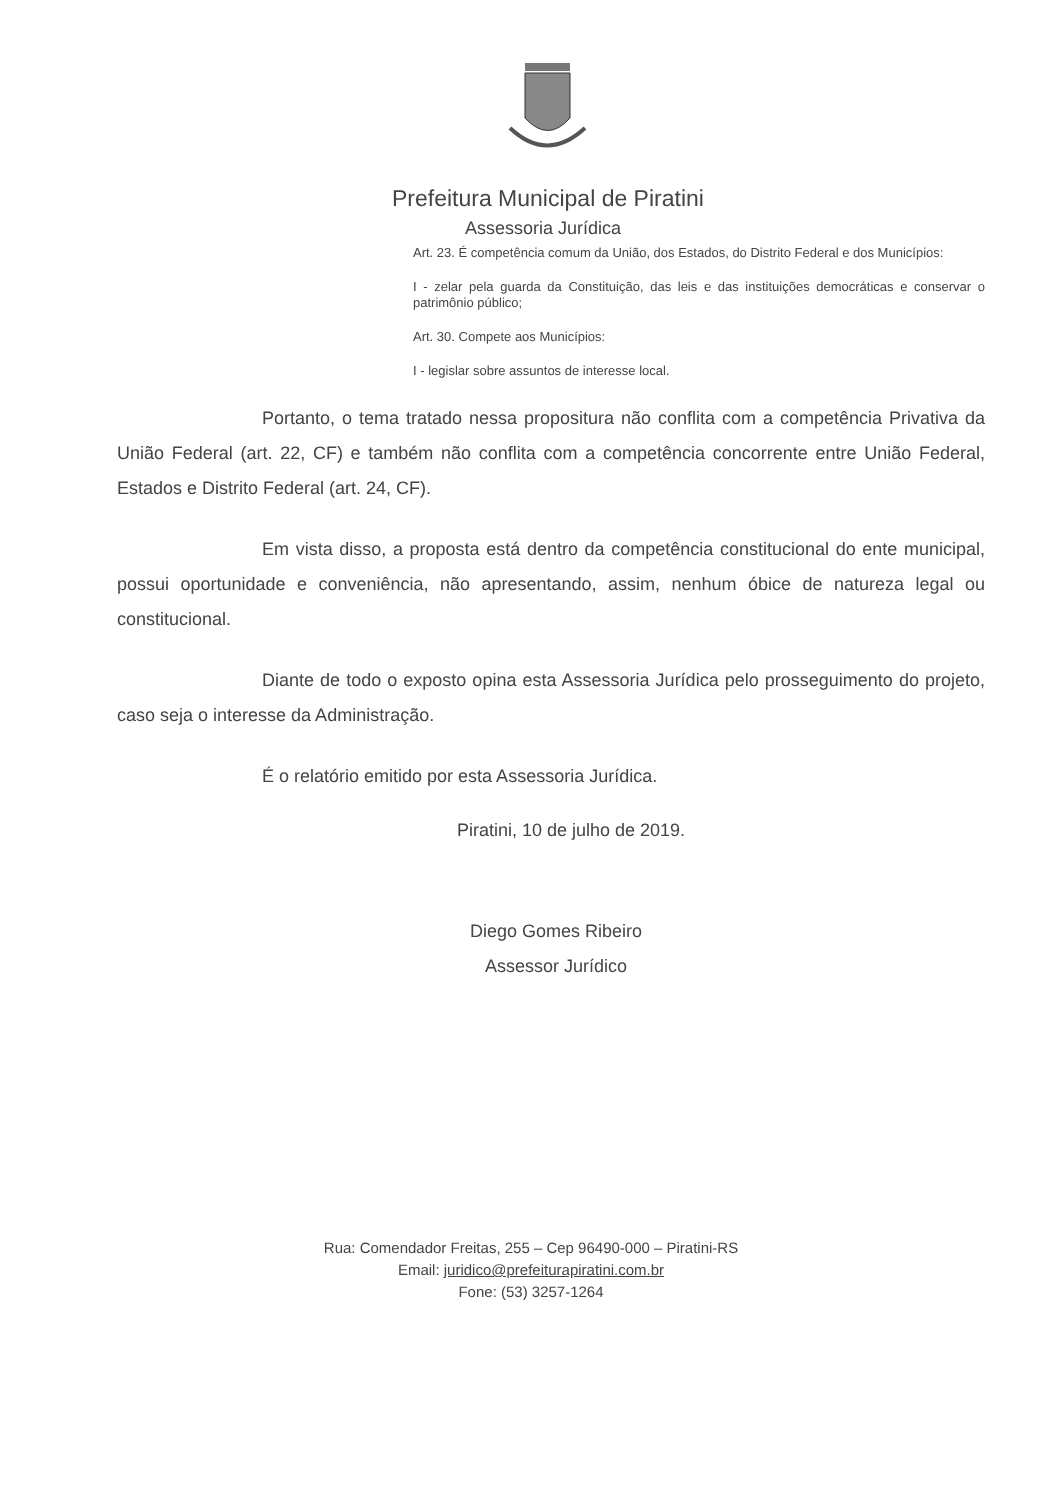Prefeitura Municipal de Piratini
Assessoria Jurídica
Art. 23. É competência comum da União, dos Estados, do Distrito Federal e dos Municípios:
I - zelar pela guarda da Constituição, das leis e das instituições democráticas e conservar o patrimônio público;
Art. 30. Compete aos Municípios:
I - legislar sobre assuntos de interesse local.
Portanto, o tema tratado nessa propositura não conflita com a competência Privativa da União Federal (art. 22, CF) e também não conflita com a competência concorrente entre União Federal, Estados e Distrito Federal (art. 24, CF).
Em vista disso, a proposta está dentro da competência constitucional do ente municipal, possui oportunidade e conveniência, não apresentando, assim, nenhum óbice de natureza legal ou constitucional.
Diante de todo o exposto opina esta Assessoria Jurídica pelo prosseguimento do projeto, caso seja o interesse da Administração.
É o relatório emitido por esta Assessoria Jurídica.
Piratini, 10 de julho de 2019.
Diego Gomes Ribeiro
Assessor Jurídico
Rua: Comendador Freitas, 255 – Cep 96490-000 – Piratini-RS
Email: juridico@prefeiturapiratini.com.br
Fone: (53) 3257-1264